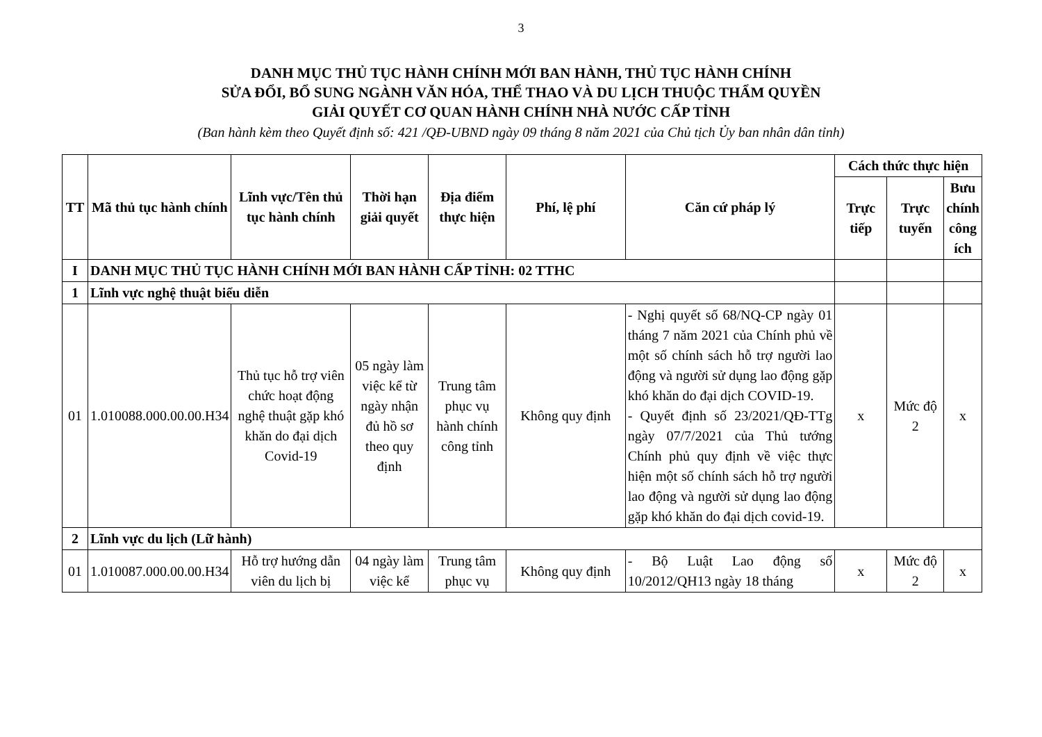3
DANH MỤC THỦ TỤC HÀNH CHÍNH MỚI BAN HÀNH, THỦ TỤC HÀNH CHÍNH
SỬA ĐỔI, BỔ SUNG NGÀNH VĂN HÓA, THỂ THAO VÀ DU LỊCH THUỘC THẨM QUYỀN
GIẢI QUYẾT CƠ QUAN HÀNH CHÍNH NHÀ NƯỚC CẤP TỈNH
(Ban hành kèm theo Quyết định số: 421 /QĐ-UBND ngày 09 tháng 8 năm 2021 của Chủ tịch Ủy ban nhân dân tỉnh)
| TT | Mã thủ tục hành chính | Lĩnh vực/Tên thủ tục hành chính | Thời hạn giải quyết | Địa điểm thực hiện | Phí, lệ phí | Căn cứ pháp lý | Cách thức thực hiện | | |
| --- | --- | --- | --- | --- | --- | --- | --- | --- | --- |
| | | | | | | | Trực tiếp | Trực tuyến | Bưu chính công ích |
| I | DANH MỤC THỦ TỤC HÀNH CHÍNH MỚI BAN HÀNH CẤP TỈNH: 02 TTHC | | | | | | | | |
| 1 | Lĩnh vực nghệ thuật biểu diễn | | | | | | | | |
| 01 | 1.010088.000.00.00.H34 | Thủ tục hỗ trợ viên chức hoạt động nghệ thuật gặp khó khăn do đại dịch Covid-19 | 05 ngày làm việc kể từ ngày nhận đủ hồ sơ theo quy định | Trung tâm phục vụ hành chính công tỉnh | Không quy định | - Nghị quyết số 68/NQ-CP ngày 01 tháng 7 năm 2021 của Chính phủ về một số chính sách hỗ trợ người lao động và người sử dụng lao động gặp khó khăn do đại dịch COVID-19. - Quyết định số 23/2021/QĐ-TTg ngày 07/7/2021 của Thủ tướng Chính phủ quy định về việc thực hiện một số chính sách hỗ trợ người lao động và người sử dụng lao động gặp khó khăn do đại dịch covid-19. | x | Mức độ 2 | x |
| 2 | Lĩnh vực du lịch (Lữ hành) | | | | | | | | |
| 01 | 1.010087.000.00.00.H34 | Hỗ trợ hướng dẫn viên du lịch bị | 04 ngày làm việc kể | Trung tâm phục vụ | Không quy định | - Bộ Luật Lao động số 10/2012/QH13 ngày 18 tháng | x | Mức độ 2 | x |